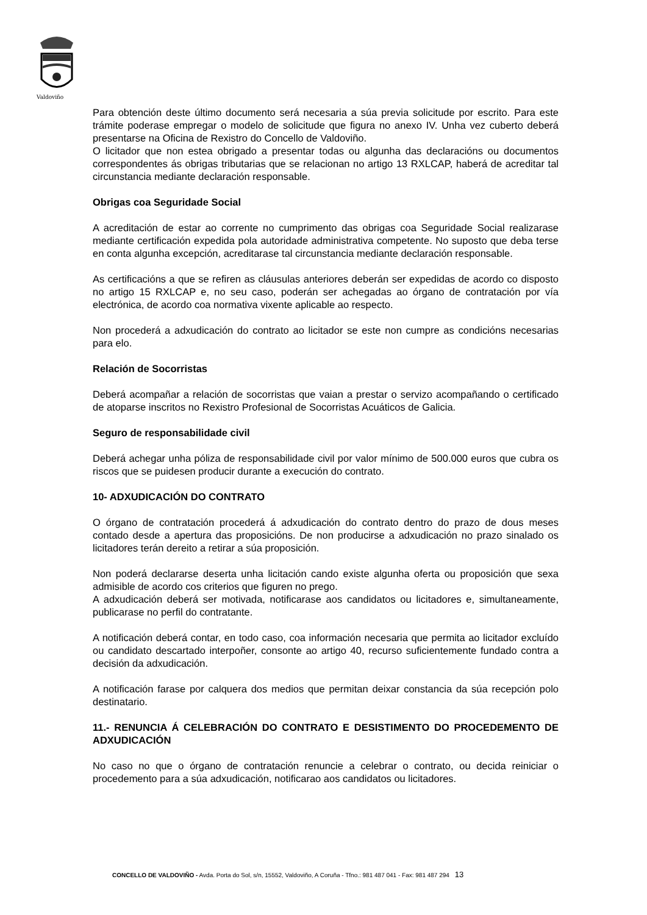Valdoviño
Para obtención deste último documento será necesaria a súa previa solicitude por escrito. Para este trámite poderase empregar o modelo de solicitude que figura no anexo IV. Unha vez cuberto deberá presentarse na Oficina de Rexistro do Concello de Valdoviño.
O licitador que non estea obrigado a presentar todas ou algunha das declaracións ou documentos correspondentes ás obrigas tributarias que se relacionan no artigo 13 RXLCAP, haberá de acreditar tal circunstancia mediante declaración responsable.
Obrigas coa Seguridade Social
A acreditación de estar ao corrente no cumprimento das obrigas coa Seguridade Social realizarase mediante certificación expedida pola autoridade administrativa competente. No suposto que deba terse en conta algunha excepción, acreditarase tal circunstancia mediante declaración responsable.
As certificacións a que se refiren as cláusulas anteriores deberán ser expedidas de acordo co disposto no artigo 15 RXLCAP e, no seu caso, poderán ser achegadas ao órgano de contratación por vía electrónica, de acordo coa normativa vixente aplicable ao respecto.
Non procederá a adxudicación do contrato ao licitador se este non cumpre as condicións necesarias para elo.
Relación de Socorristas
Deberá acompañar a relación de socorristas que vaian a prestar o servizo acompañando o certificado de atoparse inscritos no Rexistro Profesional de Socorristas Acuáticos de Galicia.
Seguro de responsabilidade civil
Deberá achegar unha póliza de responsabilidade civil por valor mínimo de 500.000 euros que cubra os riscos que se puidesen producir durante a execución do contrato.
10- ADXUDICACIÓN DO CONTRATO
O órgano de contratación procederá á adxudicación do contrato dentro do prazo de dous meses contado desde a apertura das proposicións. De non producirse a adxudicación no prazo sinalado os licitadores terán dereito a retirar a súa proposición.
Non poderá declararse deserta unha licitación cando existe algunha oferta ou proposición que sexa admisible de acordo cos criterios que figuren no prego.
A adxudicación deberá ser motivada, notificarase aos candidatos ou licitadores e, simultaneamente, publicarase no perfil do contratante.
A notificación deberá contar, en todo caso, coa información necesaria que permita ao licitador excluído ou candidato descartado interpoñer, consonte ao artigo 40, recurso suficientemente fundado contra a decisión da adxudicación.
A notificación farase por calquera dos medios que permitan deixar constancia da súa recepción polo destinatario.
11.- RENUNCIA Á CELEBRACIÓN DO CONTRATO E DESISTIMENTO DO PROCEDEMENTO DE ADXUDICACIÓN
No caso no que o órgano de contratación renuncie a celebrar o contrato, ou decida reiniciar o procedemento para a súa adxudicación, notificarao aos candidatos ou licitadores.
CONCELLO DE VALDOVIÑO - Avda. Porta do Sol, s/n, 15552, Valdoviño, A Coruña - Tfno.: 981 487 041 - Fax: 981 487 294 13